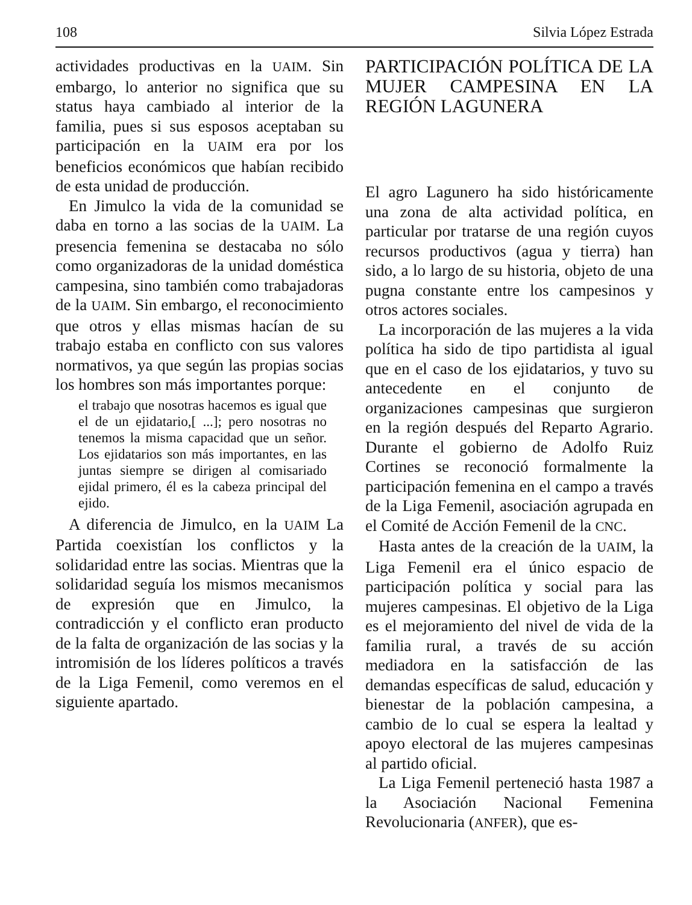108 Silvia López Estrada
actividades productivas en la UAIM. Sin embargo, lo anterior no significa que su status haya cambiado al interior de la familia, pues si sus esposos aceptaban su participación en la UAIM era por los beneficios económicos que habían recibido de esta unidad de producción.
En Jimulco la vida de la comunidad se daba en torno a las socias de la UAIM. La presencia femenina se destacaba no sólo como organizadoras de la unidad doméstica campesina, sino también como trabajadoras de la UAIM. Sin embargo, el reconocimiento que otros y ellas mismas hacían de su trabajo estaba en conflicto con sus valores normativos, ya que según las propias socias los hombres son más importantes porque:
el trabajo que nosotras hacemos es igual que el de un ejidatario,[ ...]; pero nosotras no tenemos la misma capacidad que un señor. Los ejidatarios son más importantes, en las juntas siempre se dirigen al comisariado ejidal primero, él es la cabeza principal del ejido.
A diferencia de Jimulco, en la UAIM La Partida coexistían los conflictos y la solidaridad entre las socias. Mientras que la solidaridad seguía los mismos mecanismos de expresión que en Jimulco, la contradicción y el conflicto eran producto de la falta de organización de las socias y la intromisión de los líderes políticos a través de la Liga Femenil, como veremos en el siguiente apartado.
PARTICIPACIÓN POLÍTICA DE LA MUJER CAMPESINA EN LA REGIÓN LAGUNERA
El agro Lagunero ha sido históricamente una zona de alta actividad política, en particular por tratarse de una región cuyos recursos productivos (agua y tierra) han sido, a lo largo de su historia, objeto de una pugna constante entre los campesinos y otros actores sociales.
La incorporación de las mujeres a la vida política ha sido de tipo partidista al igual que en el caso de los ejidatarios, y tuvo su antecedente en el conjunto de organizaciones campesinas que surgieron en la región después del Reparto Agrario. Durante el gobierno de Adolfo Ruiz Cortines se reconoció formalmente la participación femenina en el campo a través de la Liga Femenil, asociación agrupada en el Comité de Acción Femenil de la CNC.
Hasta antes de la creación de la UAIM, la Liga Femenil era el único espacio de participación política y social para las mujeres campesinas. El objetivo de la Liga es el mejoramiento del nivel de vida de la familia rural, a través de su acción mediadora en la satisfacción de las demandas específicas de salud, educación y bienestar de la población campesina, a cambio de lo cual se espera la lealtad y apoyo electoral de las mujeres campesinas al partido oficial.
La Liga Femenil perteneció hasta 1987 a la Asociación Nacional Femenina Revolucionaria (ANFER), que es-